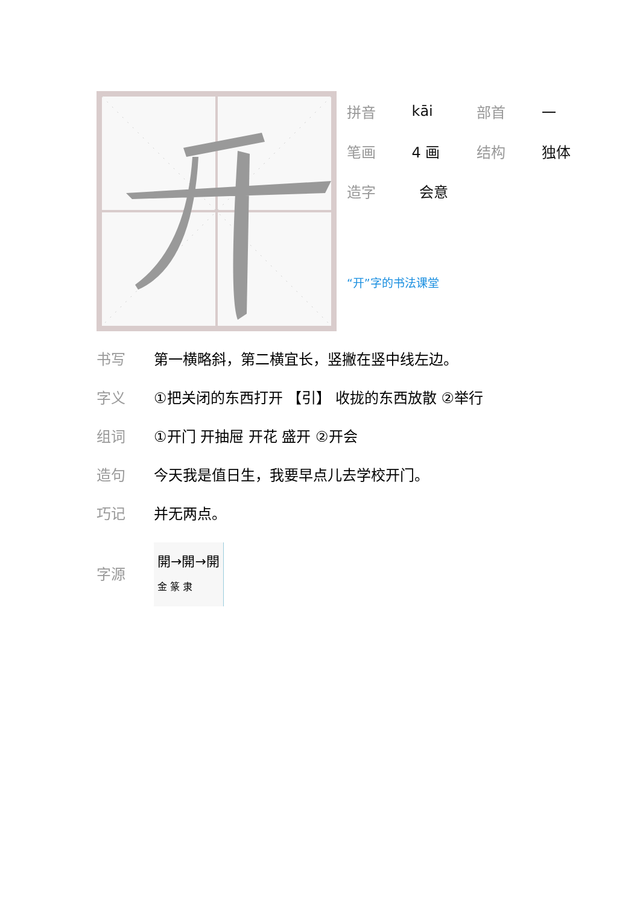拼音 kāi 部首 一
笔画 4 画 结构 独体
造字 会意
“开”字的书法课堂
书写 第一横略斜，第二横宜长，竖撇在竖中线左边。
字义 ①把关闭的东西打开 【引】 收拢的东西放散 ②举行
组词 ①开门 开抽屉 开花 盛开 ②开会
造句 今天我是值日生，我要早点儿去学校开门。
巧记 并无两点。
字源 開→開→開
金 篆 隶